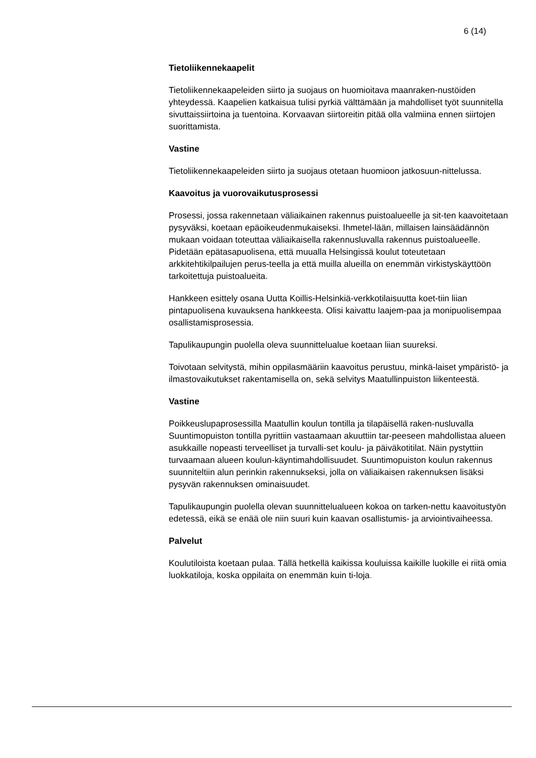6 (14)
Tietoliikennekaapelit
Tietoliikennekaapeleiden siirto ja suojaus on huomioitava maanraken-nustöiden yhteydessä. Kaapelien katkaisua tulisi pyrkiä välttämään ja mahdolliset työt suunnitella sivuttaissiirtoina ja tuentoina. Korvaavan siirtoreitin pitää olla valmiina ennen siirtojen suorittamista.
Vastine
Tietoliikennekaapeleiden siirto ja suojaus otetaan huomioon jatkosuun-nittelussa.
Kaavoitus ja vuorovaikutusprosessi
Prosessi, jossa rakennetaan väliaikainen rakennus puistoalueelle ja sit-ten kaavoitetaan pysyväksi, koetaan epäoikeudenmukaiseksi. Ihmetel-lään, millaisen lainsäädännön mukaan voidaan toteuttaa väliaikaisella rakennusluvalla rakennus puistoalueelle. Pidetään epätasapuolisena, että muualla Helsingissä koulut toteutetaan arkkitehtikilpailujen perus-teella ja että muilla alueilla on enemmän virkistyskäyttöön tarkoitettuja puistoalueita.
Hankkeen esittely osana Uutta Koillis-Helsinkiä-verkkotilaisuutta koet-tiin liian pintapuolisena kuvauksena hankkeesta. Olisi kaivattu laajem-paa ja monipuolisempaa osallistamisprosessia.
Tapulikaupungin puolella oleva suunnittelualue koetaan liian suureksi.
Toivotaan selvitystä, mihin oppilasmääriin kaavoitus perustuu, minkä-laiset ympäristö- ja ilmastovaikutukset rakentamisella on, sekä selvitys Maatullinpuiston liikenteestä.
Vastine
Poikkeuslupaprosessilla Maatullin koulun tontilla ja tilapäisellä raken-nusluvalla Suuntimopuiston tontilla pyrittiin vastaamaan akuuttiin tar-peeseen mahdollistaa alueen asukkaille nopeasti terveelliset ja turvalli-set koulu- ja päiväkotitilat. Näin pystyttiin turvaamaan alueen koulun-käyntimahdollisuudet. Suuntimopuiston koulun rakennus suunniteltiin alun perinkin rakennukseksi, jolla on väliaikaisen rakennuksen lisäksi pysyvän rakennuksen ominaisuudet.
Tapulikaupungin puolella olevan suunnittelualueen kokoa on tarken-nettu kaavoitustyön edetessä, eikä se enää ole niin suuri kuin kaavan osallistumis- ja arviointivaiheessa.
Palvelut
Koulutiloista koetaan pulaa. Tällä hetkellä kaikissa kouluissa kaikille luokille ei riitä omia luokkatiloja, koska oppilaita on enemmän kuin ti-loja.